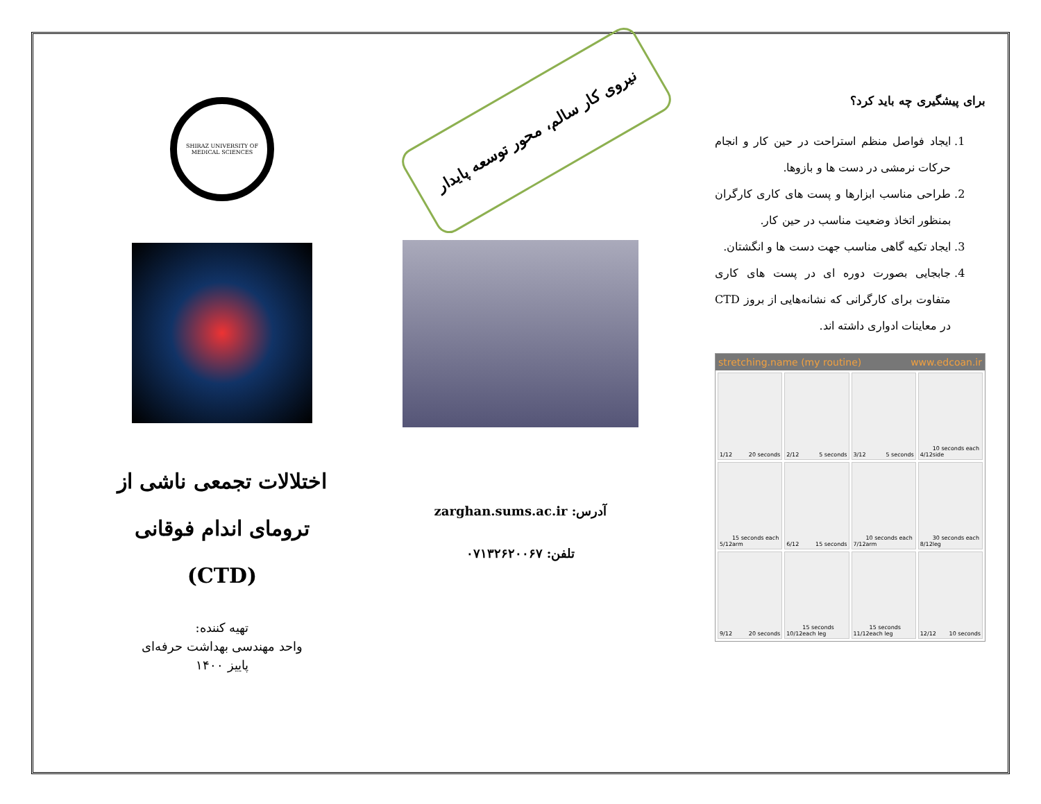برای پیشگیری چه باید کرد؟
1. ایجاد فواصل منظم استراحت در حین کار و انجام حرکات نرمشی در دست ها و بازوها.
2. طراحی مناسب ابزارها و پست های کاری کارگران بمنظور اتخاذ وضعیت مناسب در حین کار.
3. ایجاد تکیه گاهی مناسب جهت دست ها و انگشتان.
4. جابجایی بصورت دوره ای در پست های کاری متفاوت برای کارگرانی که نشانه‌هایی از بروز CTD در معاینات ادواری داشته اند.
stretching.name (my routine) www.edcoan.ir
1/12 20 seconds
2/12 5 seconds
3/12 5 seconds
4/12 10 seconds each side
5/12 15 seconds each arm
6/12 15 seconds
7/12 10 seconds each arm
8/12 30 seconds each leg
9/12 20 seconds
10/12 15 seconds each leg
11/12 15 seconds each leg
12/12 10 seconds
نیروی کار سالم، محور توسعه پایدار
آدرس: zarghan.sums.ac.ir
تلفن: ۰۷۱۳۲۶۲۰۰۶۷
SHIRAZ UNIVERSITY OF MEDICAL SCIENCES
اختلالات تجمعی ناشی از ترومای اندام فوقانی (CTD)
تهیه کننده:
واحد مهندسی بهداشت حرفه‌ای
پاییز ۱۴۰۰